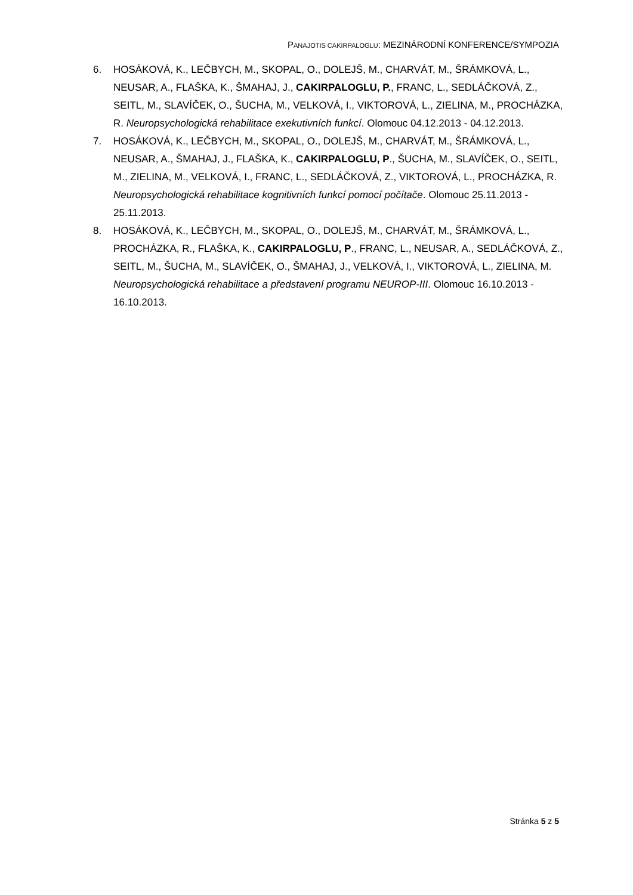PANAJOTIS CAKIRPALOGLU: MEZINÁRODNÍ KONFERENCE/SYMPOZIA
6. HOSÁKOVÁ, K., LEČBYCH, M., SKOPAL, O., DOLEJŠ, M., CHARVÁT, M., ŠRÁMKOVÁ, L., NEUSAR, A., FLAŠKA, K., ŠMAHAJ, J., CAKIRPALOGLU, P., FRANC, L., SEDLÁČKOVÁ, Z., SEITL, M., SLAVÍČEK, O., ŠUCHA, M., VELKOVÁ, I., VIKTOROVÁ, L., ZIELINA, M., PROCHÁZKA, R. Neuropsychologická rehabilitace exekutivních funkcí. Olomouc 04.12.2013 - 04.12.2013.
7. HOSÁKOVÁ, K., LEČBYCH, M., SKOPAL, O., DOLEJŠ, M., CHARVÁT, M., ŠRÁMKOVÁ, L., NEUSAR, A., ŠMAHAJ, J., FLAŠKA, K., CAKIRPALOGLU, P., ŠUCHA, M., SLAVÍČEK, O., SEITL, M., ZIELINA, M., VELKOVÁ, I., FRANC, L., SEDLÁČKOVÁ, Z., VIKTOROVÁ, L., PROCHÁZKA, R. Neuropsychologická rehabilitace kognitivních funkcí pomocí počítače. Olomouc 25.11.2013 - 25.11.2013.
8. HOSÁKOVÁ, K., LEČBYCH, M., SKOPAL, O., DOLEJŠ, M., CHARVÁT, M., ŠRÁMKOVÁ, L., PROCHÁZKA, R., FLAŠKA, K., CAKIRPALOGLU, P., FRANC, L., NEUSAR, A., SEDLÁČKOVÁ, Z., SEITL, M., ŠUCHA, M., SLAVÍČEK, O., ŠMAHAJ, J., VELKOVÁ, I., VIKTOROVÁ, L., ZIELINA, M. Neuropsychologická rehabilitace a představení programu NEUROP-III. Olomouc 16.10.2013 - 16.10.2013.
Stránka 5 z 5